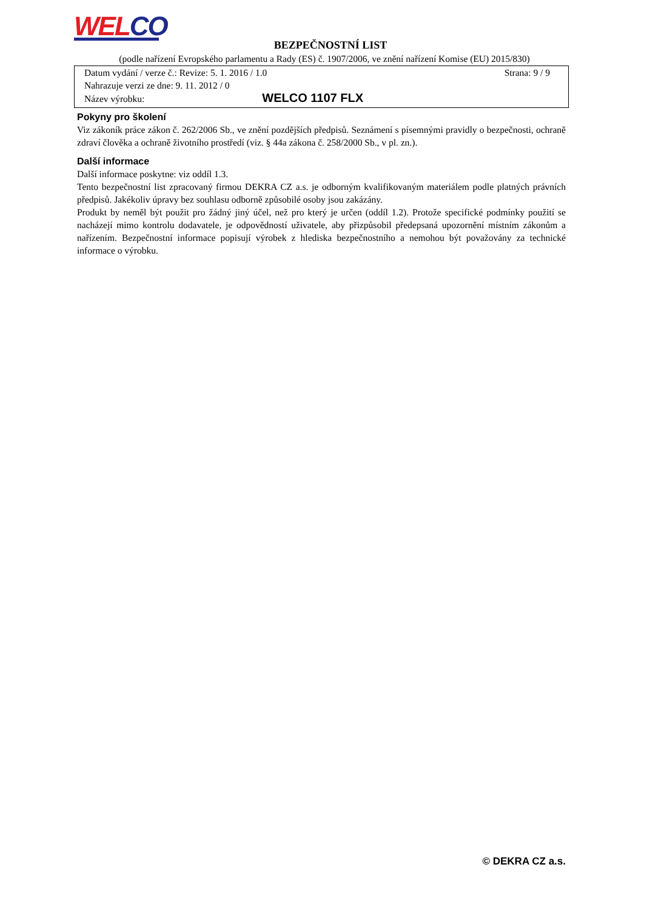WE LCO
BEZPEČNOSTNÍ LIST
(podle nařízení Evropského parlamentu a Rady (ES) č. 1907/2006, ve znění nařízení Komise (EU) 2015/830)
Datum vydání / verze č.: Revize: 5. 1. 2016 / 1.0 Strana: 9 / 9
Nahrazuje verzi ze dne: 9. 11. 2012 / 0
Název výrobku: WELCO 1107 FLX
Pokyny pro školení
Viz zákoník práce zákon č. 262/2006 Sb., ve znění pozdějších předpisů. Seznámení s písemnými pravidly o bezpečnosti, ochraně zdraví člověka a ochraně životního prostředí (viz. § 44a zákona č. 258/2000 Sb., v pl. zn.).
Další informace
Další informace poskytne: viz oddíl 1.3.
Tento bezpečnostní list zpracovaný firmou DEKRA CZ a.s. je odborným kvalifikovaným materiálem podle platných právních předpisů. Jakékoliv úpravy bez souhlasu odborně způsobilé osoby jsou zakázány.
Produkt by neměl být použit pro žádný jiný účel, než pro který je určen (oddíl 1.2). Protože specifické podmínky použití se nacházejí mimo kontrolu dodavatele, je odpovědností uživatele, aby přizpůsobil předepsaná upozornění místním zákonům a nařízením. Bezpečnostní informace popisují výrobek z hlediska bezpečnostního a nemohou být považovány za technické informace o výrobku.
© DEKRA CZ a.s.